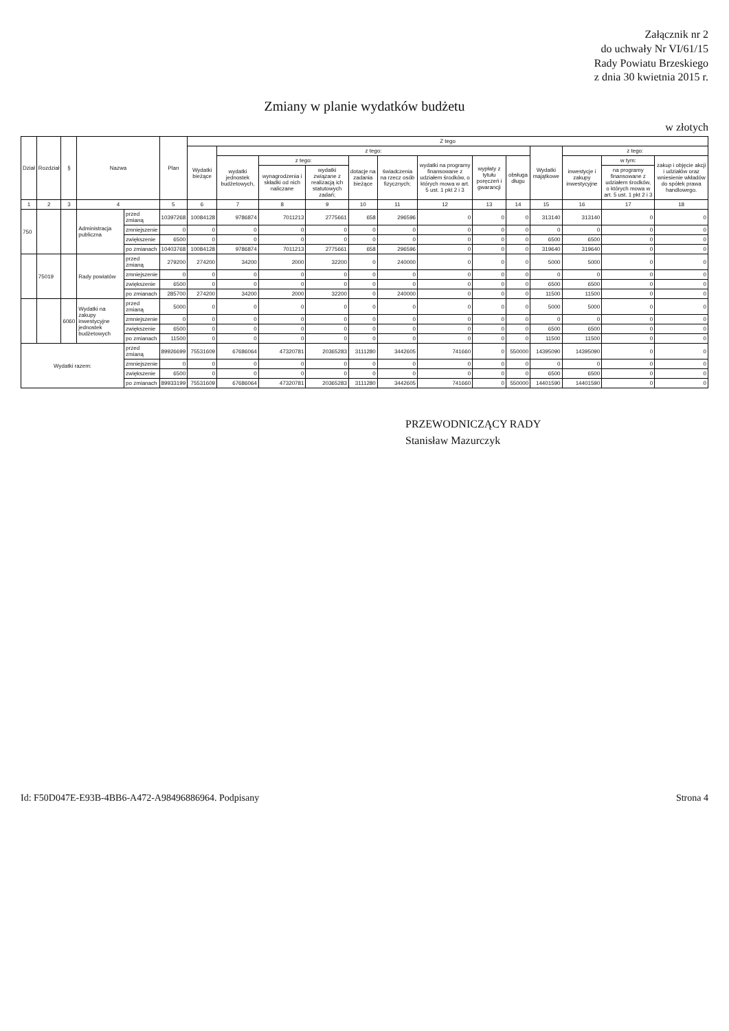Załącznik nr 2
do uchwały Nr VI/61/15
Rady Powiatu Brzeskiego
z dnia 30 kwietnia 2015 r.
Zmiany w planie wydatków budżetu
w złotych
| Dział | Rozdział | § | Nazwa | | Plan | Z tego | | | | | | | | | | | | |
| --- | --- | --- | --- | --- | --- | --- | --- | --- | --- | --- | --- | --- | --- | --- | --- | --- | --- | --- |
| | | | | | | Wydatki bieżące | z tego: | | | | | | | | Wydatki majątkowe | z tego: | | |
| | | | | | | | wydatki jednostek budżetowych, | z tego: | | dotacje na zadania bieżące | świadczenia na rzecz osób fizycznych; | wydatki na programy finansowane z udziałem środków, o których mowa w art. 5 ust. 1 pkt 2 i 3 | wypłaty z tytułu poręczeń i gwarancji | obsługa długu | | inwestycje i zakupy inwestycyjne | w tym: | zakup i objęcie akcji i udziałów oraz wniesienie wkładów do spółek prawa handlowego. |
| | | | | | | | | wynagrodzenia i składki od nich naliczane | wydatki związane z realizacją ich statutowych zadań; | | | | | | | | na programy finansowane z udziałem środków, o których mowa w art. 5 ust. 1 pkt 2 i 3 | |
| 1 | 2 | 3 | 4 | | 5 | 6 | 7 | 8 | 9 | 10 | 11 | 12 | 13 | 14 | 15 | 16 | 17 | 18 |
| 750 | | | Administracja publiczna | przed zmianą | 10397268 | 10084128 | 9786874 | 7011213 | 2775661 | 658 | 296596 | 0 | 0 | 0 | 313140 | 313140 | 0 | 0 |
| | | | | zmniejszenie | 0 | 0 | 0 | 0 | 0 | 0 | 0 | 0 | 0 | 0 | 0 | 0 | 0 | 0 |
| | | | | zwiększenie | 6500 | 0 | 0 | 0 | 0 | 0 | 0 | 0 | 0 | 0 | 6500 | 6500 | 0 | 0 |
| | | | | po zmianach | 10403768 | 10084128 | 9786874 | 7011213 | 2775661 | 658 | 296596 | 0 | 0 | 0 | 319640 | 319640 | 0 | 0 |
| | 75019 | | Rady powiatów | przed zmianą | 279200 | 274200 | 34200 | 2000 | 32200 | 0 | 240000 | 0 | 0 | 0 | 5000 | 5000 | 0 | 0 |
| | | | | zmniejszenie | 0 | 0 | 0 | 0 | 0 | 0 | 0 | 0 | 0 | 0 | 0 | 0 | 0 | 0 |
| | | | | zwiększenie | 6500 | 0 | 0 | 0 | 0 | 0 | 0 | 0 | 0 | 0 | 6500 | 6500 | 0 | 0 |
| | | | | po zmianach | 285700 | 274200 | 34200 | 2000 | 32200 | 0 | 240000 | 0 | 0 | 0 | 11500 | 11500 | 0 | 0 |
| | | 6060 | Wydatki na zakupy inwestycyjne jednostek budżetowych | przed zmianą | 5000 | 0 | 0 | 0 | 0 | 0 | 0 | 0 | 0 | 0 | 5000 | 5000 | 0 | 0 |
| | | | | zmniejszenie | 0 | 0 | 0 | 0 | 0 | 0 | 0 | 0 | 0 | 0 | 0 | 0 | 0 | 0 |
| | | | | zwiększenie | 6500 | 0 | 0 | 0 | 0 | 0 | 0 | 0 | 0 | 0 | 6500 | 6500 | 0 | 0 |
| | | | | po zmianach | 11500 | 0 | 0 | 0 | 0 | 0 | 0 | 0 | 0 | 0 | 11500 | 11500 | 0 | 0 |
| Wydatki razem: | | | | przed zmianą | 89926699 | 75531609 | 67686064 | 47320781 | 20365283 | 3111280 | 3442605 | 741660 | 0 | 550000 | 14395090 | 14395090 | 0 | 0 |
| | | | | zmniejszenie | 0 | 0 | 0 | 0 | 0 | 0 | 0 | 0 | 0 | 0 | 0 | 0 | 0 | 0 |
| | | | | zwiększenie | 6500 | 0 | 0 | 0 | 0 | 0 | 0 | 0 | 0 | 0 | 6500 | 6500 | 0 | 0 |
| | | | | po zmianach | 89933199 | 75531609 | 67686064 | 47320781 | 20365283 | 3111280 | 3442605 | 741660 | 0 | 550000 | 14401590 | 14401590 | 0 | 0 |
PRZEWODNICZĄCY RADY
Stanisław Mazurczyk
Id: F50D047E-E93B-4BB6-A472-A98496886964. Podpisany Strona 4